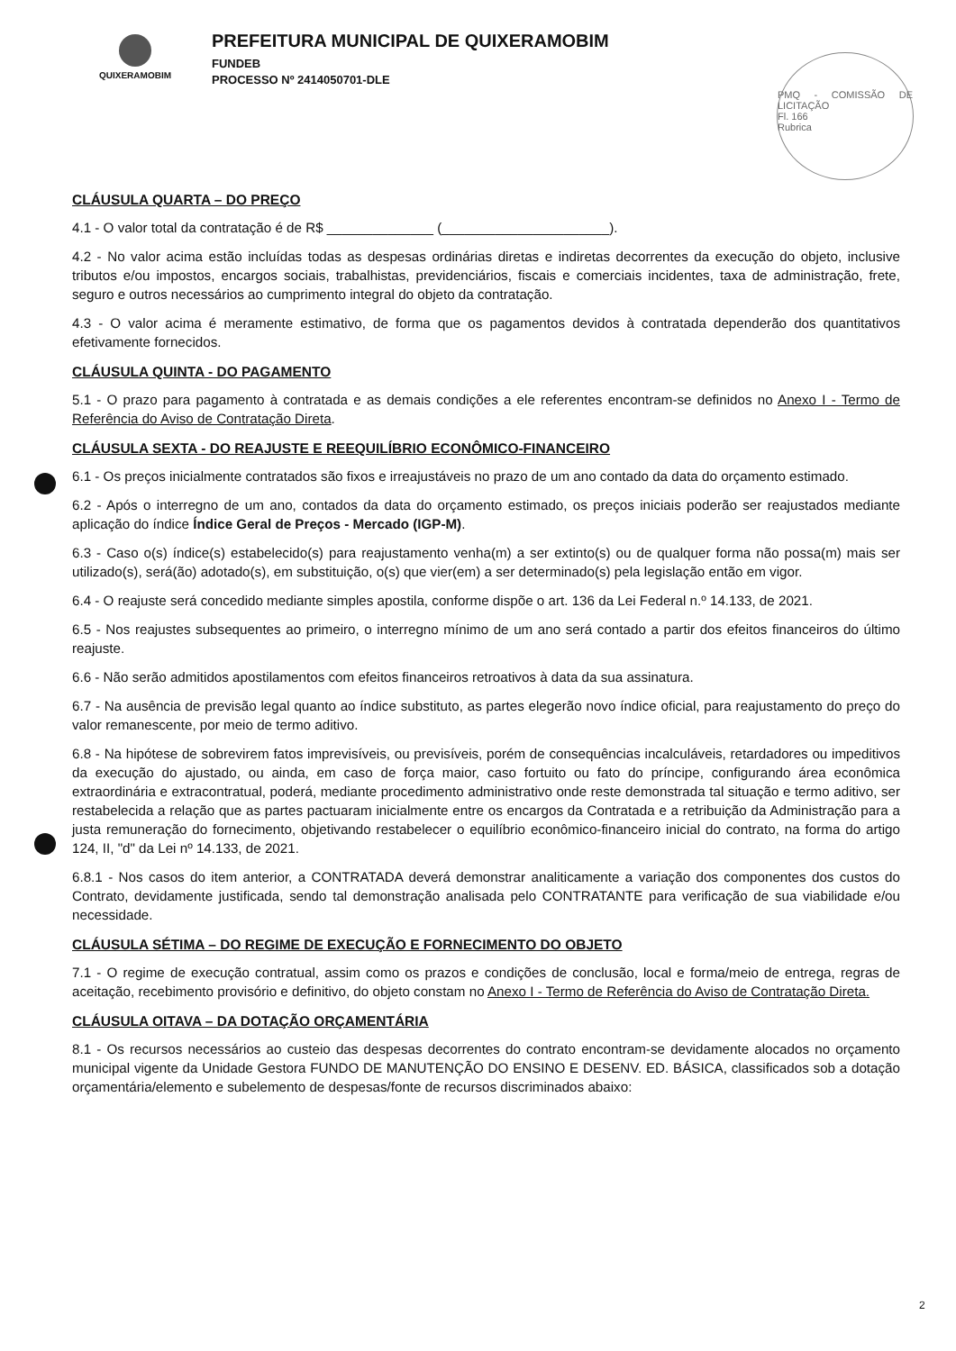QUIXERAMOBIM
PREFEITURA MUNICIPAL DE QUIXERAMOBIM
FUNDEB
PROCESSO Nº 2414050701-DLE
PMQ - COMISSÃO DE LICITAÇÃO
Fl. 166
Rubrica
CLÁUSULA QUARTA – DO PREÇO
4.1 - O valor total da contratação é de R$ ______________ (______________________).
4.2 - No valor acima estão incluídas todas as despesas ordinárias diretas e indiretas decorrentes da execução do objeto, inclusive tributos e/ou impostos, encargos sociais, trabalhistas, previdenciários, fiscais e comerciais incidentes, taxa de administração, frete, seguro e outros necessários ao cumprimento integral do objeto da contratação.
4.3 - O valor acima é meramente estimativo, de forma que os pagamentos devidos à contratada dependerão dos quantitativos efetivamente fornecidos.
CLÁUSULA QUINTA - DO PAGAMENTO
5.1 - O prazo para pagamento à contratada e as demais condições a ele referentes encontram-se definidos no Anexo I - Termo de Referência do Aviso de Contratação Direta.
CLÁUSULA SEXTA - DO REAJUSTE E REEQUILÍBRIO ECONÔMICO-FINANCEIRO
6.1 - Os preços inicialmente contratados são fixos e irreajustáveis no prazo de um ano contado da data do orçamento estimado.
6.2 - Após o interregno de um ano, contados da data do orçamento estimado, os preços iniciais poderão ser reajustados mediante aplicação do índice Índice Geral de Preços - Mercado (IGP-M).
6.3 - Caso o(s) índice(s) estabelecido(s) para reajustamento venha(m) a ser extinto(s) ou de qualquer forma não possa(m) mais ser utilizado(s), será(ão) adotado(s), em substituição, o(s) que vier(em) a ser determinado(s) pela legislação então em vigor.
6.4 - O reajuste será concedido mediante simples apostila, conforme dispõe o art. 136 da Lei Federal n.º 14.133, de 2021.
6.5 - Nos reajustes subsequentes ao primeiro, o interregno mínimo de um ano será contado a partir dos efeitos financeiros do último reajuste.
6.6 - Não serão admitidos apostilamentos com efeitos financeiros retroativos à data da sua assinatura.
6.7 - Na ausência de previsão legal quanto ao índice substituto, as partes elegerão novo índice oficial, para reajustamento do preço do valor remanescente, por meio de termo aditivo.
6.8 - Na hipótese de sobrevirem fatos imprevisíveis, ou previsíveis, porém de consequências incalculáveis, retardadores ou impeditivos da execução do ajustado, ou ainda, em caso de força maior, caso fortuito ou fato do príncipe, configurando área econômica extraordinária e extracontratual, poderá, mediante procedimento administrativo onde reste demonstrada tal situação e termo aditivo, ser restabelecida a relação que as partes pactuaram inicialmente entre os encargos da Contratada e a retribuição da Administração para a justa remuneração do fornecimento, objetivando restabelecer o equilíbrio econômico-financeiro inicial do contrato, na forma do artigo 124, II, "d" da Lei nº 14.133, de 2021.
6.8.1 - Nos casos do item anterior, a CONTRATADA deverá demonstrar analiticamente a variação dos componentes dos custos do Contrato, devidamente justificada, sendo tal demonstração analisada pelo CONTRATANTE para verificação de sua viabilidade e/ou necessidade.
CLÁUSULA SÉTIMA – DO REGIME DE EXECUÇÃO E FORNECIMENTO DO OBJETO
7.1 - O regime de execução contratual, assim como os prazos e condições de conclusão, local e forma/meio de entrega, regras de aceitação, recebimento provisório e definitivo, do objeto constam no Anexo I - Termo de Referência do Aviso de Contratação Direta.
CLÁUSULA OITAVA – DA DOTAÇÃO ORÇAMENTÁRIA
8.1 - Os recursos necessários ao custeio das despesas decorrentes do contrato encontram-se devidamente alocados no orçamento municipal vigente da Unidade Gestora FUNDO DE MANUTENÇÃO DO ENSINO E DESENV. ED. BÁSICA, classificados sob a dotação orçamentária/elemento e subelemento de despesas/fonte de recursos discriminados abaixo:
2